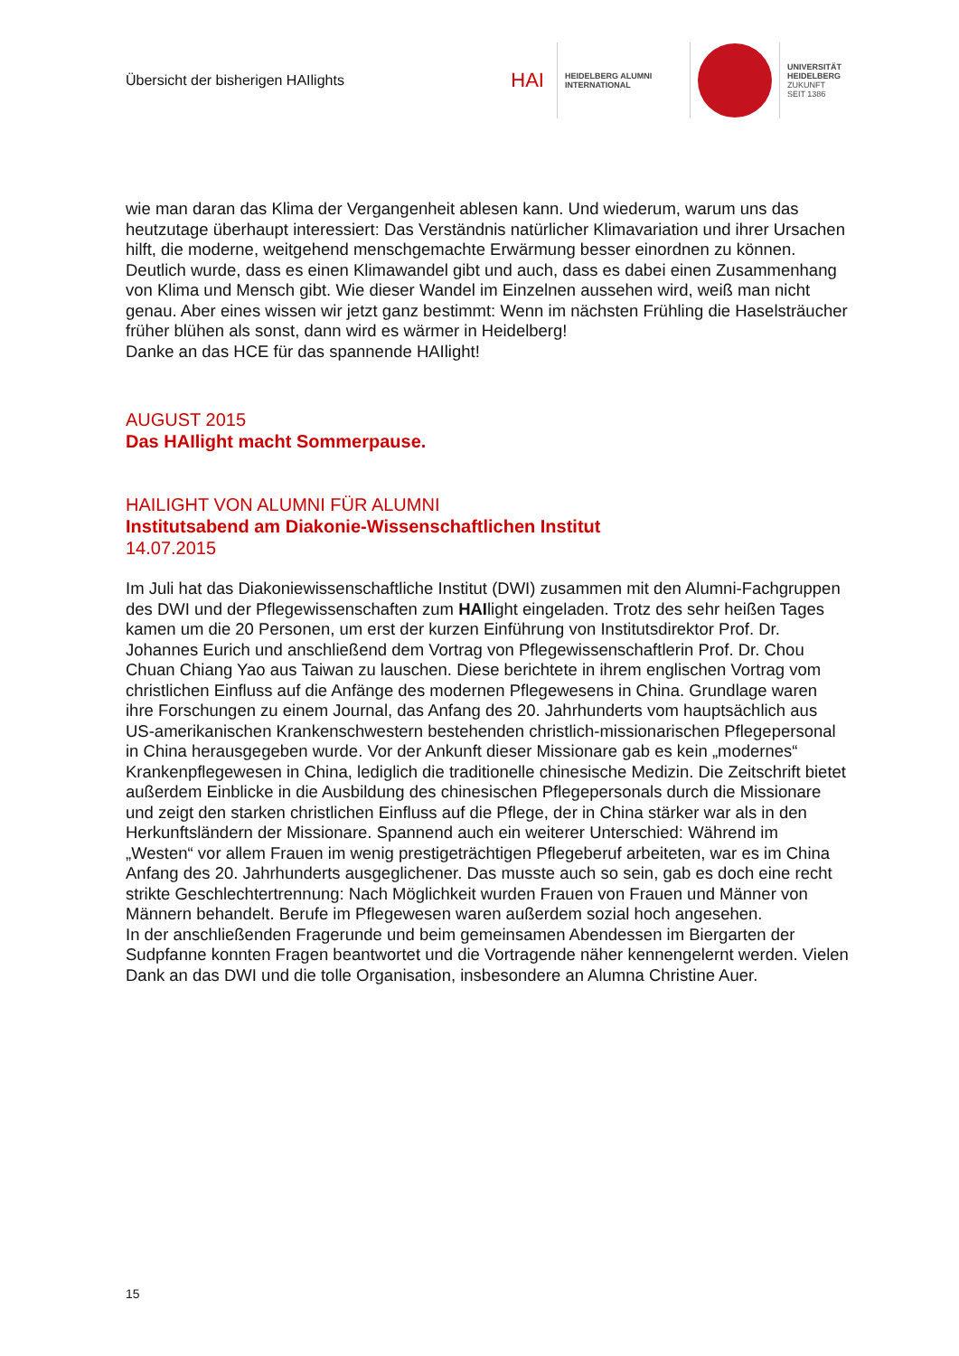Übersicht der bisherigen HAIlights
HAI
HEIDELBERG ALUMNI
INTERNATIONAL
UNIVERSITÄT
HEIDELBERG
ZUKUNFT
SEIT 1386
wie man daran das Klima der Vergangenheit ablesen kann. Und wiederum, warum uns das heutzutage überhaupt interessiert: Das Verständnis natürlicher Klimavariation und ihrer Ursachen hilft, die moderne, weitgehend menschgemachte Erwärmung besser einordnen zu können. Deutlich wurde, dass es einen Klimawandel gibt und auch, dass es dabei einen Zusammenhang von Klima und Mensch gibt. Wie dieser Wandel im Einzelnen aussehen wird, weiß man nicht genau. Aber eines wissen wir jetzt ganz bestimmt: Wenn im nächsten Frühling die Haselsträucher früher blühen als sonst, dann wird es wärmer in Heidelberg!
Danke an das HCE für das spannende HAIlight!
AUGUST 2015
Das HAIlight macht Sommerpause.
HAILIGHT VON ALUMNI FÜR ALUMNI
Institutsabend am Diakonie-Wissenschaftlichen Institut
14.07.2015
Im Juli hat das Diakoniewissenschaftliche Institut (DWI) zusammen mit den Alumni-Fachgruppen des DWI und der Pflegewissenschaften zum HAIlight eingeladen. Trotz des sehr heißen Tages kamen um die 20 Personen, um erst der kurzen Einführung von Institutsdirektor Prof. Dr. Johannes Eurich und anschließend dem Vortrag von Pflegewissenschaftlerin Prof. Dr. Chou Chuan Chiang Yao aus Taiwan zu lauschen. Diese berichtete in ihrem englischen Vortrag vom christlichen Einfluss auf die Anfänge des modernen Pflegewesens in China. Grundlage waren ihre Forschungen zu einem Journal, das Anfang des 20. Jahrhunderts vom hauptsächlich aus US-amerikanischen Krankenschwestern bestehenden christlich-missionarischen Pflegepersonal in China herausgegeben wurde. Vor der Ankunft dieser Missionare gab es kein „modernes“ Krankenpflegewesen in China, lediglich die traditionelle chinesische Medizin. Die Zeitschrift bietet außerdem Einblicke in die Ausbildung des chinesischen Pflegepersonals durch die Missionare und zeigt den starken christlichen Einfluss auf die Pflege, der in China stärker war als in den Herkunftsländern der Missionare. Spannend auch ein weiterer Unterschied: Während im „Westen“ vor allem Frauen im wenig prestigeträchtigen Pflegeberuf arbeiteten, war es im China Anfang des 20. Jahrhunderts ausgeglichener. Das musste auch so sein, gab es doch eine recht strikte Geschlechtertrennung: Nach Möglichkeit wurden Frauen von Frauen und Männer von Männern behandelt. Berufe im Pflegewesen waren außerdem sozial hoch angesehen.
In der anschließenden Fragerunde und beim gemeinsamen Abendessen im Biergarten der Sudpfanne konnten Fragen beantwortet und die Vortragende näher kennengelernt werden. Vielen Dank an das DWI und die tolle Organisation, insbesondere an Alumna Christine Auer.
15